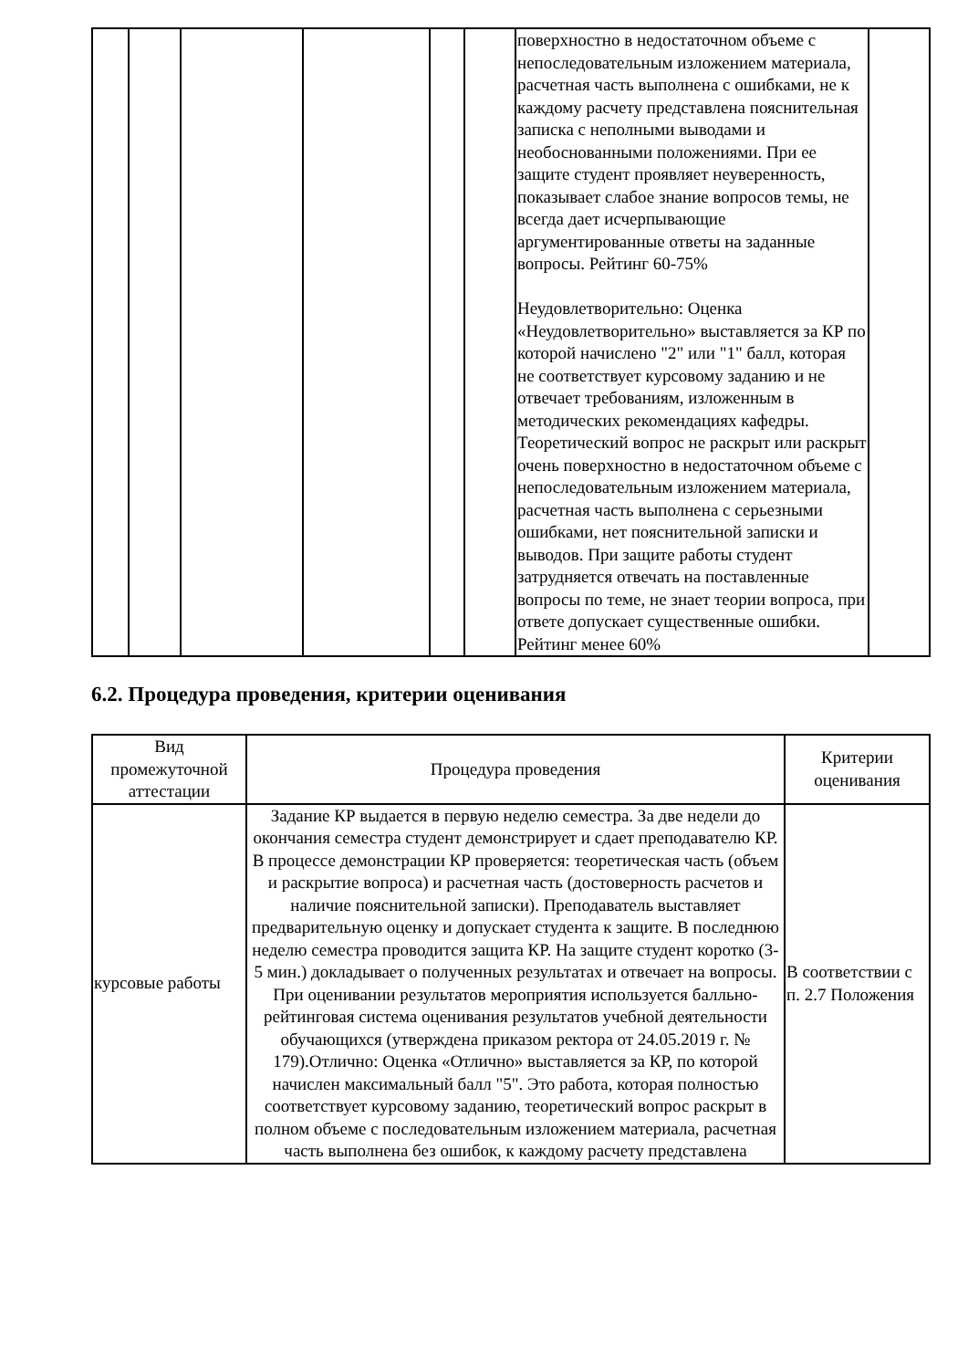| | | | | | | поверхностно в недостаточном объеме с непоследовательным изложением материала, расчетная часть выполнена с ошибками, не к каждому расчету представлена пояснительная записка с неполными выводами и необоснованными положениями. При ее защите студент проявляет неуверенность, показывает слабое знание вопросов темы, не всегда дает исчерпывающие аргументированные ответы на заданные вопросы. Рейтинг 60-75% Неудовлетворительно: Оценка «Неудовлетворительно» выставляется за КР по которой начислено "2" или "1" балл, которая не соответствует курсовому заданию и не отвечает требованиям, изложенным в методических рекомендациях кафедры. Теоретический вопрос не раскрыт или раскрыт очень поверхностно в недостаточном объеме с непоследовательным изложением материала, расчетная часть выполнена с серьезными ошибками, нет пояснительной записки и выводов. При защите работы студент затрудняется отвечать на поставленные вопросы по теме, не знает теории вопроса, при ответе допускает существенные ошибки. Рейтинг менее 60% | |
6.2. Процедура проведения, критерии оценивания
| Вид промежуточной аттестации | Процедура проведения | Критерии оценивания |
| --- | --- | --- |
| курсовые работы | Задание КР выдается в первую неделю семестра. За две недели до окончания семестра студент демонстрирует и сдает преподавателю КР. В процессе демонстрации КР проверяется: теоретическая часть (объем и раскрытие вопроса) и расчетная часть (достоверность расчетов и наличие пояснительной записки). Преподаватель выставляет предварительную оценку и допускает студента к защите. В последнюю неделю семестра проводится защита КР. На защите студент коротко (3-5 мин.) докладывает о полученных результатах и отвечает на вопросы. При оценивании результатов мероприятия используется балльно-рейтинговая система оценивания результатов учебной деятельности обучающихся (утверждена приказом ректора от 24.05.2019 г. № 179).Отлично: Оценка «Отлично» выставляется за КР, по которой начислен максимальный балл "5". Это работа, которая полностью соответствует курсовому заданию, теоретический вопрос раскрыт в полном объеме с последовательным изложением материала, расчетная часть выполнена без ошибок, к каждому расчету представлена | В соответствии с п. 2.7 Положения |